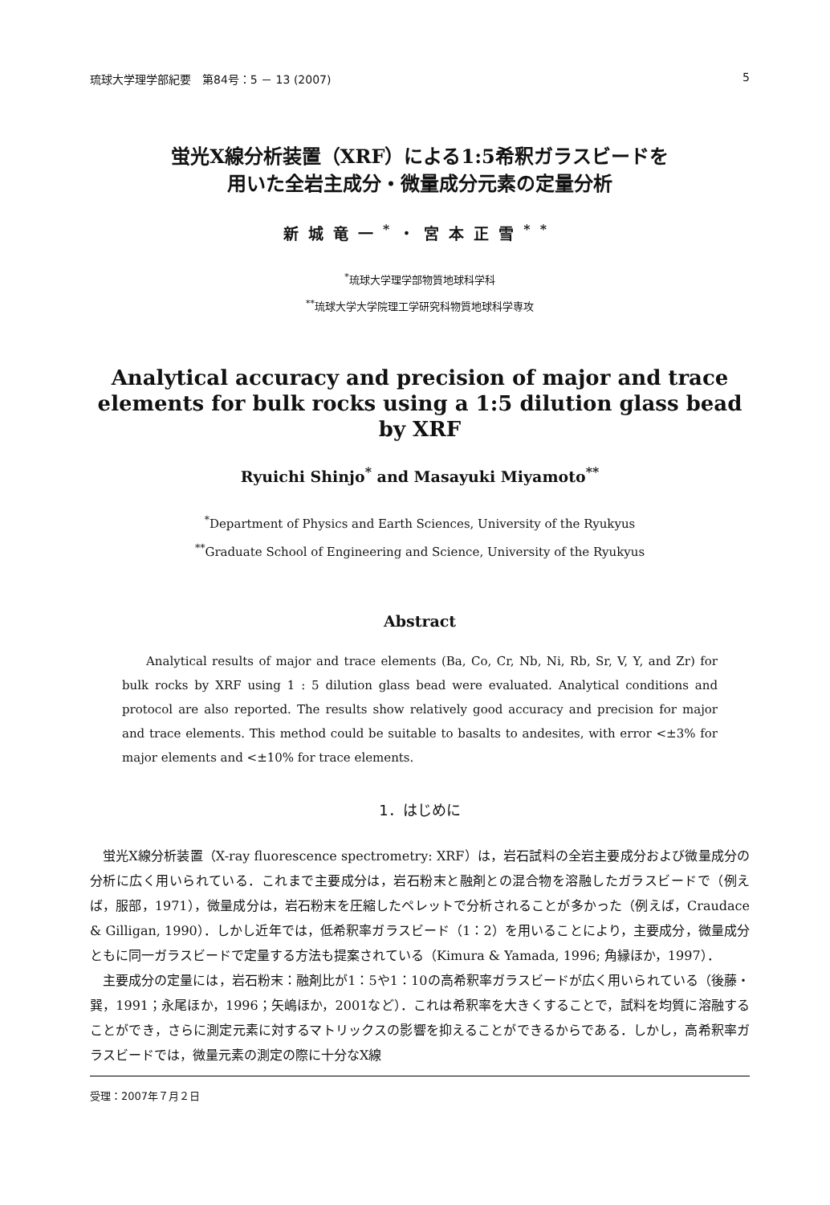琉球大学理学部紀要　第84号：5 － 13 (2007) 5
蛍光X線分析装置（XRF）による1:5希釈ガラスビードを
用いた全岩主成分・微量成分元素の定量分析
新城竜一<sup>*</sup>・宮本正雪<sup>**</sup>
<sup>*</sup> 琉球大学理学部物質地球科学科
<sup>**</sup> 琉球大学大学院理工学研究科物質地球科学専攻
Analytical accuracy and precision of major and trace
elements for bulk rocks using a 1:5 dilution glass bead by XRF
Ryuichi Shinjo<sup>*</sup> and Masayuki Miyamoto<sup>**</sup>
<sup>*</sup> Department of Physics and Earth Sciences, University of the Ryukyus
<sup>**</sup> Graduate School of Engineering and Science, University of the Ryukyus
Abstract
  Analytical results of major and trace elements (Ba, Co, Cr, Nb, Ni, Rb, Sr, V, Y, and Zr) for bulk rocks by XRF using 1 : 5 dilution glass bead were evaluated. Analytical conditions and protocol are also reported. The results show relatively good accuracy and precision for major and trace elements. This method could be suitable to basalts to andesites, with error <±3% for major elements and <±10% for trace elements.
1．はじめに
蛍光X線分析装置（X-ray fluorescence spectrometry: XRF）は，岩石試料の全岩主要成分および微量成分の分析に広く用いられている．これまで主要成分は，岩石粉末と融剤との混合物を溶融したガラスビードで（例えば，服部，1971），微量成分は，岩石粉末を圧縮したペレットで分析されることが多かった（例えば，Craudace & Gilligan, 1990）．しかし近年では，低希釈率ガラスビード（1：2）を用いることにより，主要成分，微量成分ともに同一ガラスビードで定量する方法も提案されている（Kimura & Yamada, 1996; 角縁ほか，1997）．
主要成分の定量には，岩石粉末：融剤比が1：5や1：10の高希釈率ガラスビードが広く用いられている（後藤・巽，1991；永尾ほか，1996；矢嶋ほか，2001など）．これは希釈率を大きくすることで，試料を均質に溶融することができ，さらに測定元素に対するマトリックスの影響を抑えることができるからである．しかし，高希釈率ガラスビードでは，微量元素の測定の際に十分なX線
受理：2007年７月２日